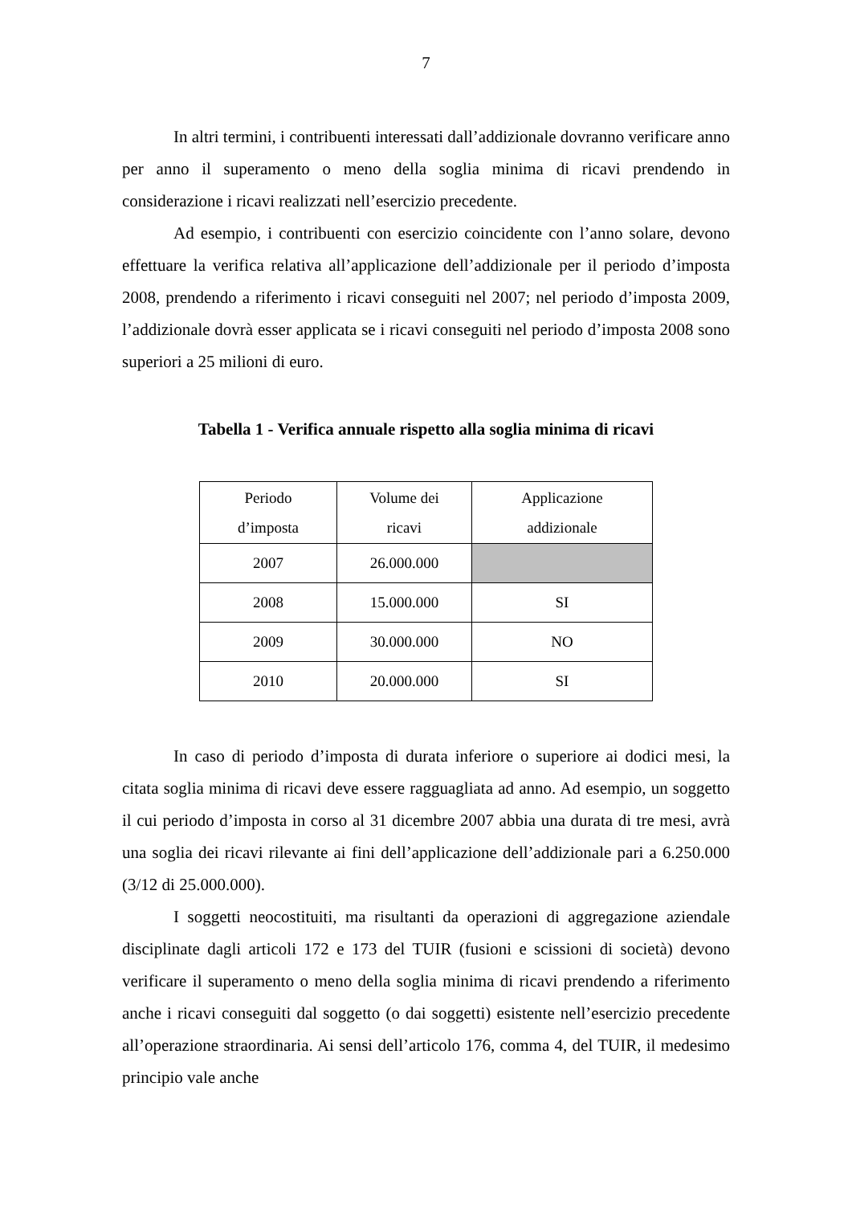7
In altri termini, i contribuenti interessati dall’addizionale dovranno verificare anno per anno il superamento o meno della soglia minima di ricavi prendendo in considerazione i ricavi realizzati nell’esercizio precedente.
Ad esempio, i contribuenti con esercizio coincidente con l’anno solare, devono effettuare la verifica relativa all’applicazione dell’addizionale per il periodo d’imposta 2008, prendendo a riferimento i ricavi conseguiti nel 2007; nel periodo d’imposta 2009, l’addizionale dovrà esser applicata se i ricavi conseguiti nel periodo d’imposta 2008 sono superiori a 25 milioni di euro.
Tabella 1 - Verifica annuale rispetto alla soglia minima di ricavi
| Periodo d’imposta | Volume dei ricavi | Applicazione addizionale |
| 2007 | 26.000.000 | |
| 2008 | 15.000.000 | SI |
| 2009 | 30.000.000 | NO |
| 2010 | 20.000.000 | SI |
In caso di periodo d’imposta di durata inferiore o superiore ai dodici mesi, la citata soglia minima di ricavi deve essere ragguagliata ad anno. Ad esempio, un soggetto il cui periodo d’imposta in corso al 31 dicembre 2007 abbia una durata di tre mesi, avrà una soglia dei ricavi rilevante ai fini dell’applicazione dell’addizionale pari a 6.250.000 (3/12 di 25.000.000).
I soggetti neocostituiti, ma risultanti da operazioni di aggregazione aziendale disciplinate dagli articoli 172 e 173 del TUIR (fusioni e scissioni di società) devono verificare il superamento o meno della soglia minima di ricavi prendendo a riferimento anche i ricavi conseguiti dal soggetto (o dai soggetti) esistente nell’esercizio precedente all’operazione straordinaria. Ai sensi dell’articolo 176, comma 4, del TUIR, il medesimo principio vale anche